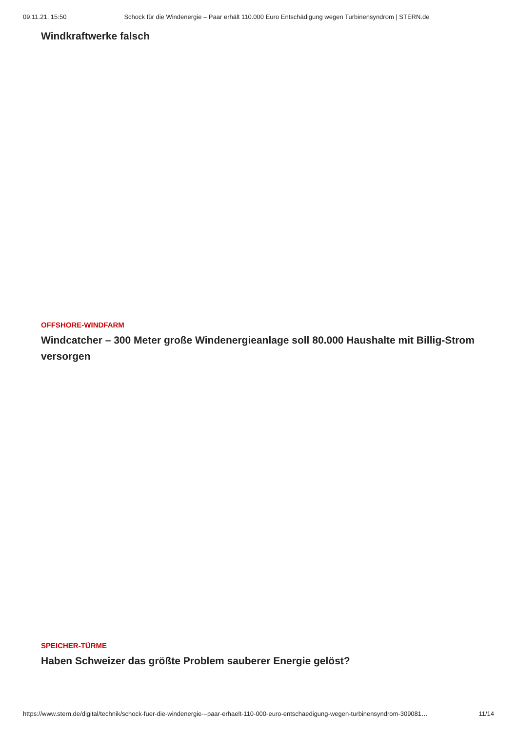09.11.21, 15:50 Schock für die Windenergie – Paar erhält 110.000 Euro Entschädigung wegen Turbinensyndrom | STERN.de
Windkraftwerke falsch
OFFSHORE-WINDFARM
Windcatcher – 300 Meter große Windenergieanlage soll 80.000 Haushalte mit Billig-Strom versorgen
SPEICHER-TÜRME
Haben Schweizer das größte Problem sauberer Energie gelöst?
https://www.stern.de/digital/technik/schock-fuer-die-windenergie-–paar-erhaelt-110-000-euro-entschaedigung-wegen-turbinensyndrom-309081… 11/14